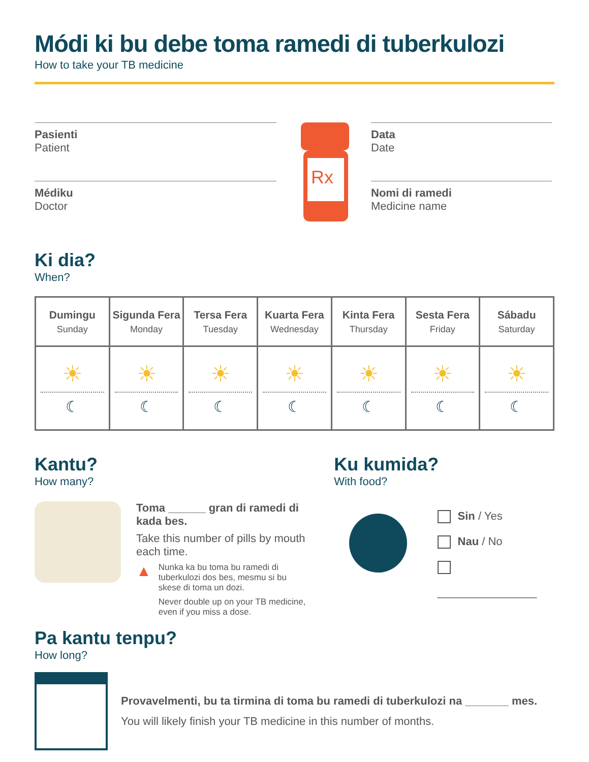Módi ki bu debe toma ramedi di tuberkulozi
How to take your TB medicine
Pasienti
Patient
Médiku
Doctor
Rx
Data
Date
Nomi di ramedi
Medicine name
Ki dia?
When?
| Dumingu Sunday | Sigunda Fera Monday | Tersa Fera Tuesday | Kuarta Fera Wednesday | Kinta Fera Thursday | Sesta Fera Friday | Sábadu Saturday |
| --- | --- | --- | --- | --- | --- | --- |
| ☀ ☾ | ☀ ☾ | ☀ ☾ | ☀ ☾ | ☀ ☾ | ☀ ☾ | ☀ ☾ |
Kantu?
How many?
Toma ______ gran di ramedi di kada bes.
Take this number of pills by mouth each time.
▲
Nunka ka bu toma bu ramedi di tuberkulozi dos bes, mesmu si bu skese di toma un dozi.
Never double up on your TB medicine, even if you miss a dose.
Ku kumida?
With food?
Sin / Yes
Nau / No
________________
Pa kantu tenpu?
How long?
Provavelmenti, bu ta tirmina di toma bu ramedi di tuberkulozi na _______ mes.
You will likely finish your TB medicine in this number of months.